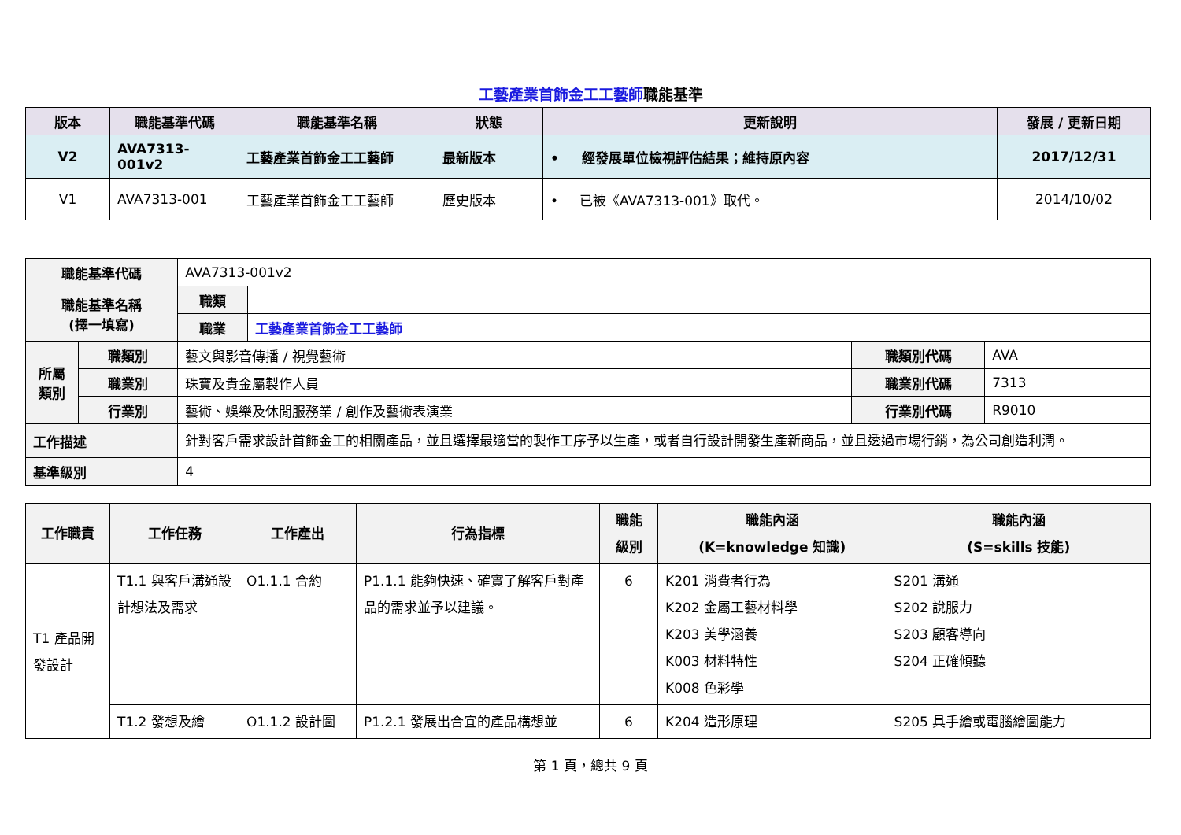工藝產業首飾金工工藝師職能基準
| 版本 | 職能基準代碼 | 職能基準名稱 | 狀態 | 更新說明 | 發展 / 更新日期 |
| --- | --- | --- | --- | --- | --- |
| V2 | AVA7313-001v2 | 工藝產業首飾金工工藝師 | 最新版本 | • 經發展單位檢視評估結果；維持原內容 | 2017/12/31 |
| V1 | AVA7313-001 | 工藝產業首飾金工工藝師 | 歷史版本 | • 已被《AVA7313-001》取代。 | 2014/10/02 |
| 職能基準代碼 | | AVA7313-001v2 | | | |
| 職能基準名稱 (擇一填寫) | | 職類 | | | |
| | | 職業 | 工藝產業首飾金工工藝師 | | |
| 所屬 類別 | 職類別 | 藝文與影音傳播 / 視覺藝術 | | 職類別代碼 | AVA |
| | 職業別 | 珠寶及貴金屬製作人員 | | 職業別代碼 | 7313 |
| | 行業別 | 藝術、娛樂及休閒服務業 / 創作及藝術表演業 | | 行業別代碼 | R9010 |
| 工作描述 | | 針對客戶需求設計首飾金工的相關產品，並且選擇最適當的製作工序予以生產，或者自行設計開發生產新商品，並且透過市場行銷，為公司創造利潤。 | | | |
| 基準級別 | | 4 | | | |
| 工作職責 | 工作任務 | 工作產出 | 行為指標 | 職能 級別 | 職能內涵 (K=knowledge 知識) | 職能內涵 (S=skills 技能) |
| --- | --- | --- | --- | --- | --- | --- |
| T1 產品開發設計 | T1.1 與客戶溝通設計想法及需求 | O1.1.1 合約 | P1.1.1 能夠快速、確實了解客戶對產品的需求並予以建議。 | 6 | K201 消費者行為 K202 金屬工藝材料學 K203 美學涵養 K003 材料特性 K008 色彩學 | S201 溝通 S202 說服力 S203 顧客導向 S204 正確傾聽 |
| | T1.2 發想及繪 | O1.1.2 設計圖 | P1.2.1 發展出合宜的產品構想並 | 6 | K204 造形原理 | S205 具手繪或電腦繪圖能力 |
第 1 頁，總共 9 頁